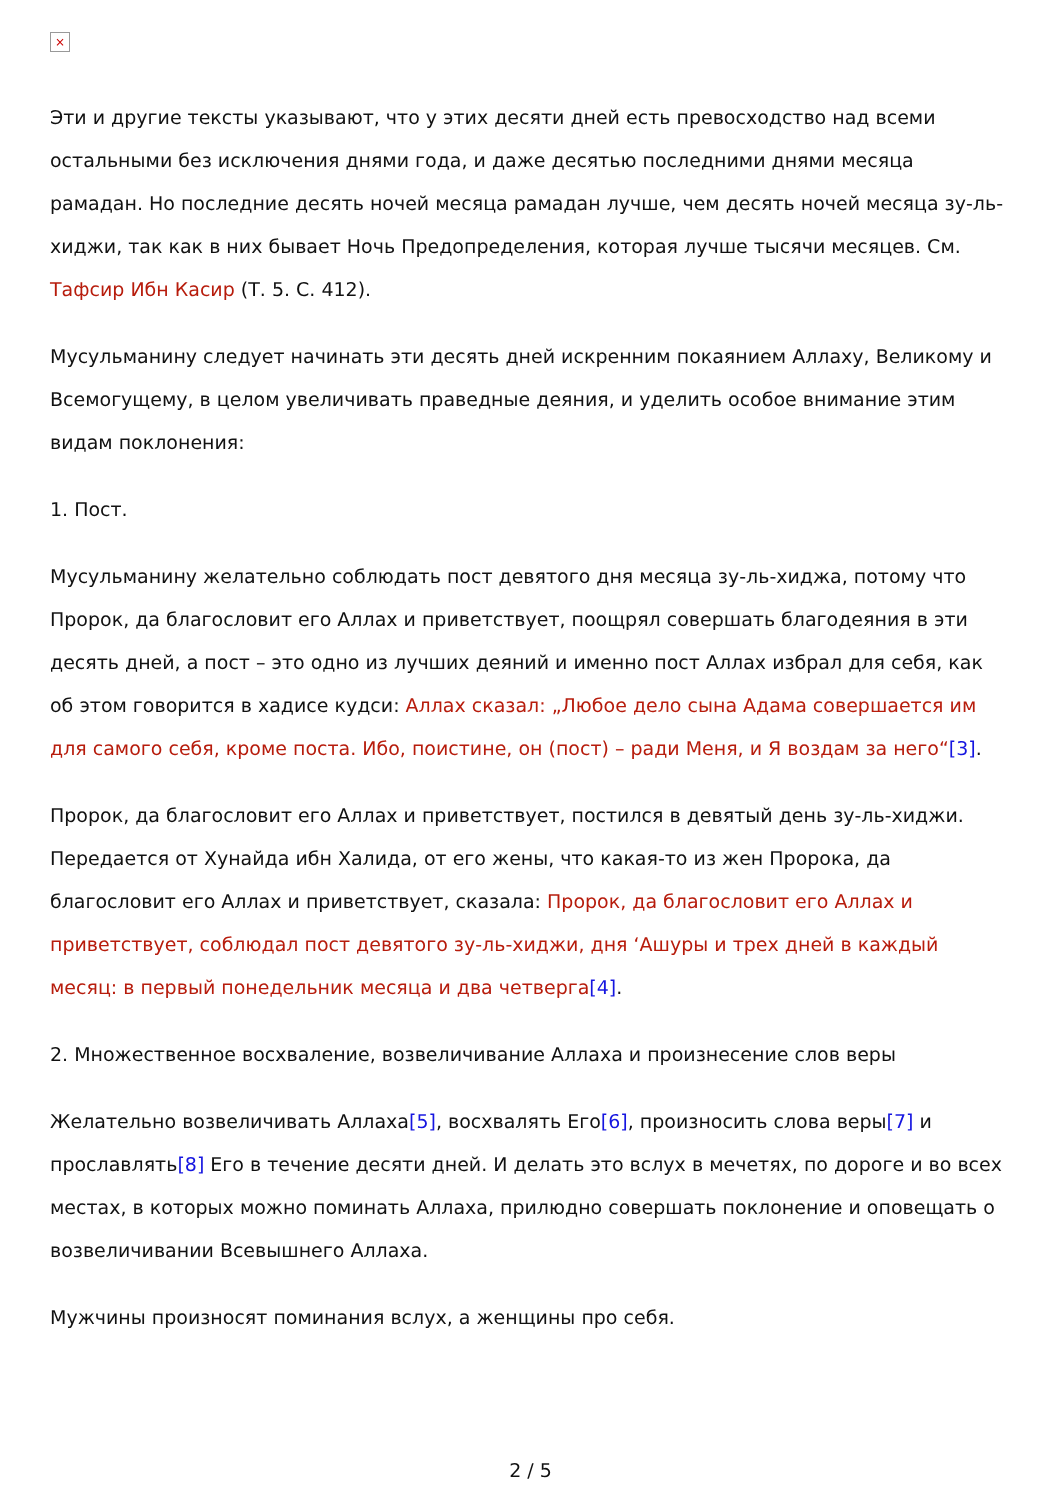×
Эти и другие тексты указывают, что у этих десяти дней есть превосходство над всеми остальными без исключения днями года, и даже десятью последними днями месяца рамадан. Но последние десять ночей месяца рамадан лучше, чем десять ночей месяца зу-ль-хиджи, так как в них бывает Ночь Предопределения, которая лучше тысячи месяцев. См. Тафсир Ибн Касир (Т. 5. С. 412).
Мусульманину следует начинать эти десять дней искренним покаянием Аллаху, Великому и Всемогущему, в целом увеличивать праведные деяния, и уделить особое внимание этим видам поклонения:
1. Пост.
Мусульманину желательно соблюдать пост девятого дня месяца зу-ль-хиджа, потому что Пророк, да благословит его Аллах и приветствует, поощрял совершать благодеяния в эти десять дней, а пост – это одно из лучших деяний и именно пост Аллах избрал для себя, как об этом говорится в хадисе кудси: Аллах сказал: „Любое дело сына Адама совершается им для самого себя, кроме поста. Ибо, поистине, он (пост) – ради Меня, и Я воздам за него“[3].
Пророк, да благословит его Аллах и приветствует, постился в девятый день зу-ль-хиджи. Передается от Хунайда ибн Халида, от его жены, что какая-то из жен Пророка, да благословит его Аллах и приветствует, сказала: Пророк, да благословит его Аллах и приветствует, соблюдал пост девятого зу-ль-хиджи, дня ‘Ашуры и трех дней в каждый месяц: в первый понедельник месяца и два четверга[4].
2. Множественное восхваление, возвеличивание Аллаха и произнесение слов веры
Желательно возвеличивать Аллаха[5], восхвалять Его[6], произносить слова веры[7] и прославлять[8] Его в течение десяти дней. И делать это вслух в мечетях, по дороге и во всех местах, в которых можно поминать Аллаха, прилюдно совершать поклонение и оповещать о возвеличивании Всевышнего Аллаха.
Мужчины произносят поминания вслух, а женщины про себя.
2 / 5